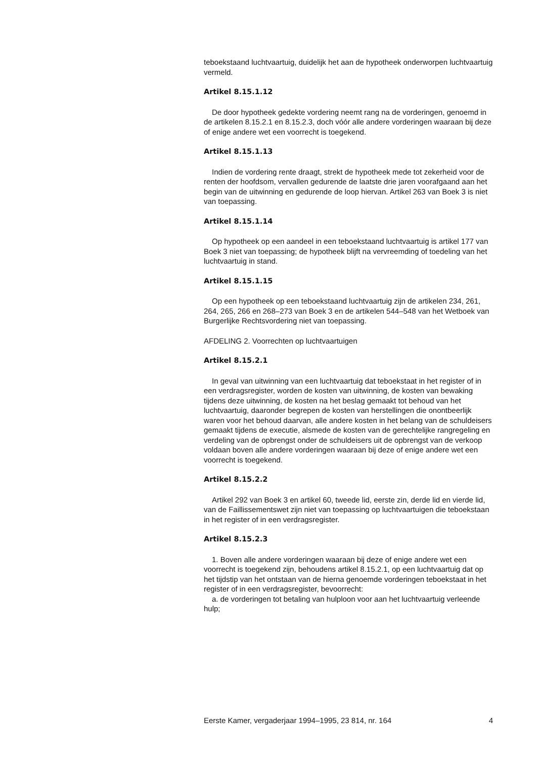teboekstaand luchtvaartuig, duidelijk het aan de hypotheek onderworpen luchtvaartuig vermeld.
Artikel 8.15.1.12
De door hypotheek gedekte vordering neemt rang na de vorderingen, genoemd in de artikelen 8.15.2.1 en 8.15.2.3, doch vóór alle andere vorderingen waaraan bij deze of enige andere wet een voorrecht is toegekend.
Artikel 8.15.1.13
Indien de vordering rente draagt, strekt de hypotheek mede tot zekerheid voor de renten der hoofdsom, vervallen gedurende de laatste drie jaren voorafgaand aan het begin van de uitwinning en gedurende de loop hiervan. Artikel 263 van Boek 3 is niet van toepassing.
Artikel 8.15.1.14
Op hypotheek op een aandeel in een teboekstaand luchtvaartuig is artikel 177 van Boek 3 niet van toepassing; de hypotheek blijft na vervreemding of toedeling van het luchtvaartuig in stand.
Artikel 8.15.1.15
Op een hypotheek op een teboekstaand luchtvaartuig zijn de artikelen 234, 261, 264, 265, 266 en 268–273 van Boek 3 en de artikelen 544–548 van het Wetboek van Burgerlijke Rechtsvordering niet van toepassing.
AFDELING 2. Voorrechten op luchtvaartuigen
Artikel 8.15.2.1
In geval van uitwinning van een luchtvaartuig dat teboekstaat in het register of in een verdragsregister, worden de kosten van uitwinning, de kosten van bewaking tijdens deze uitwinning, de kosten na het beslag gemaakt tot behoud van het luchtvaartuig, daaronder begrepen de kosten van herstellingen die onontbeerlijk waren voor het behoud daarvan, alle andere kosten in het belang van de schuldeisers gemaakt tijdens de executie, alsmede de kosten van de gerechtelijke rangregeling en verdeling van de opbrengst onder de schuldeisers uit de opbrengst van de verkoop voldaan boven alle andere vorderingen waaraan bij deze of enige andere wet een voorrecht is toegekend.
Artikel 8.15.2.2
Artikel 292 van Boek 3 en artikel 60, tweede lid, eerste zin, derde lid en vierde lid, van de Faillissementswet zijn niet van toepassing op luchtvaartuigen die teboekstaan in het register of in een verdragsregister.
Artikel 8.15.2.3
1. Boven alle andere vorderingen waaraan bij deze of enige andere wet een voorrecht is toegekend zijn, behoudens artikel 8.15.2.1, op een luchtvaartuig dat op het tijdstip van het ontstaan van de hierna genoemde vorderingen teboekstaat in het register of in een verdragsregister, bevoorrecht:
a. de vorderingen tot betaling van hulploon voor aan het luchtvaartuig verleende hulp;
Eerste Kamer, vergaderjaar 1994–1995, 23 814, nr. 164 4